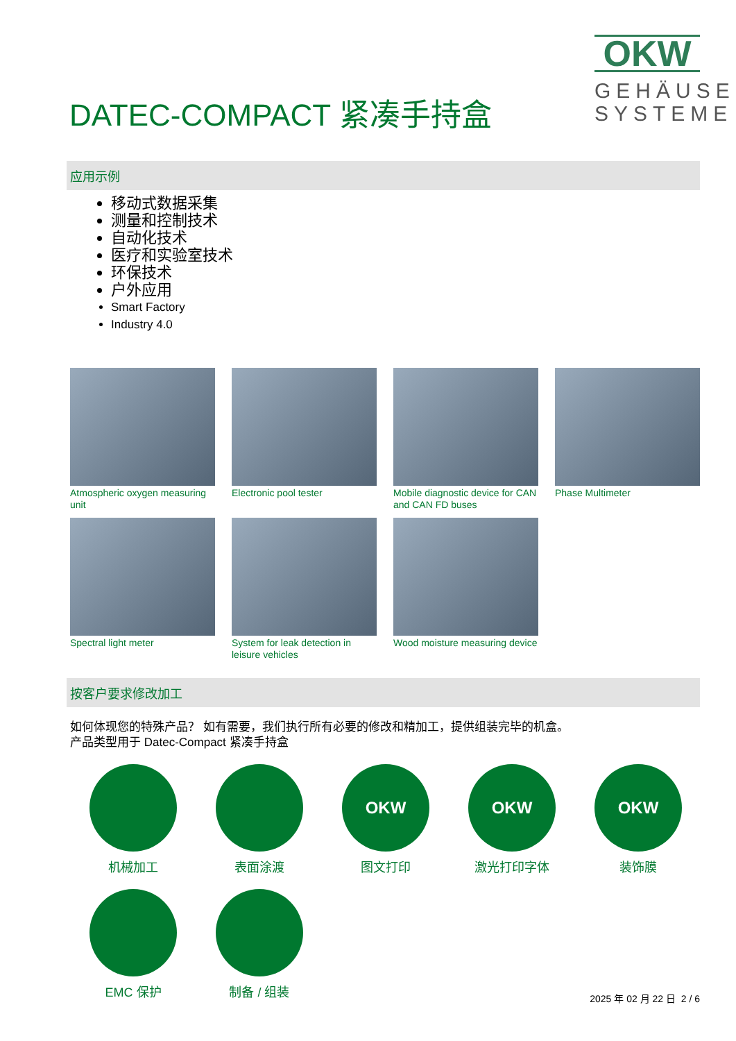DATEC-COMPACT 紧凑手持盒
OKW
GEHÄUSE SYSTEME
应用示例
移动式数据采集
测量和控制技术
自动化技术
医疗和实验室技术
环保技术
户外应用
Smart Factory
Industry 4.0
Atmospheric oxygen measuring unit
Electronic pool tester
Mobile diagnostic device for CAN and CAN FD buses
Phase Multimeter
Spectral light meter
System for leak detection in leisure vehicles
Wood moisture measuring device
按客户要求修改加工
如何体现您的特殊产品？ 如有需要，我们执行所有必要的修改和精加工，提供组装完毕的机盒。
产品类型用于 Datec-Compact 紧凑手持盒
机械加工
表面涂渡
OKW
图文打印
OKW
激光打印字体
OKW
装饰膜
EMC 保护
制备 / 组装
2025 年 02 月 22 日 2 / 6